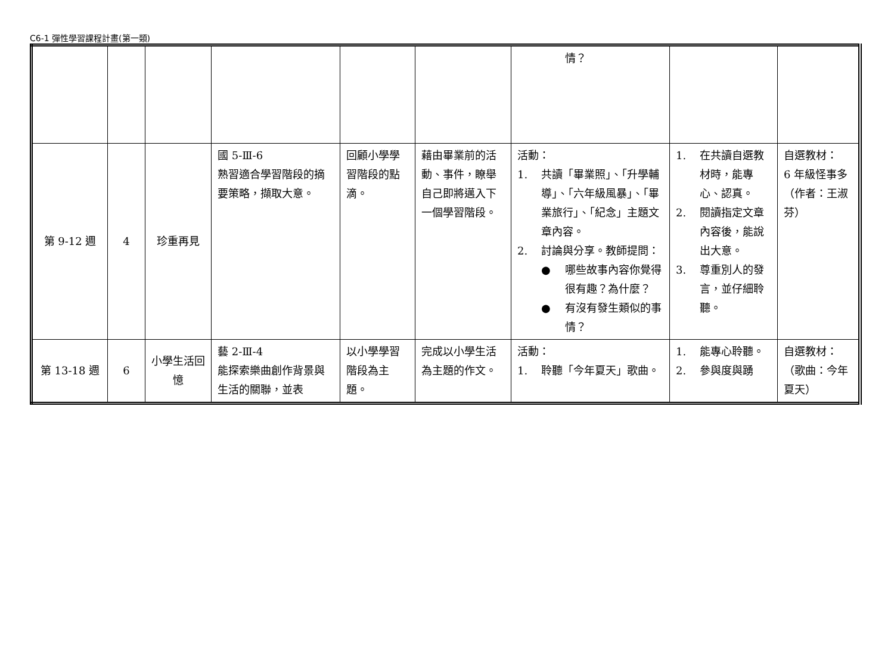C6-1 彈性學習課程計畫(第一類)
| | | | | | | 情？ | | |
| 第 9-12 週 | 4 | 珍重再見 | 國 5-Ⅲ-6 熟習適合學習階段的摘要策略，擷取大意。 | 回顧小學學習階段的點滴。 | 藉由畢業前的活動、事件，瞭舉自己即將邁入下一個學習階段。 | 活動： 1. 共讀「畢業照」、「升學輔導」、「六年級風暴」、「畢業旅行」、「紀念」主題文章內容。 2. 討論與分享。教師提問： ● 哪些故事內容你覺得很有趣？為什麼？ ● 有沒有發生類似的事情？ | 1. 在共讀自選教材時，能專心、認真。 2. 閱讀指定文章內容後，能說出大意。 3. 尊重別人的發言，並仔細聆聽。 | 自選教材： 6 年級怪事多 （作者：王淑芬） |
| 第 13-18 週 | 6 | 小學生活回憶 | 藝 2-Ⅲ-4 能探索樂曲創作背景與生活的關聯，並表 | 以小學學習階段為主題。 | 完成以小學生活為主題的作文。 | 活動： 1. 聆聽「今年夏天」歌曲。 | 1. 能專心聆聽。 2. 參與度與踴 | 自選教材： （歌曲：今年夏天） |